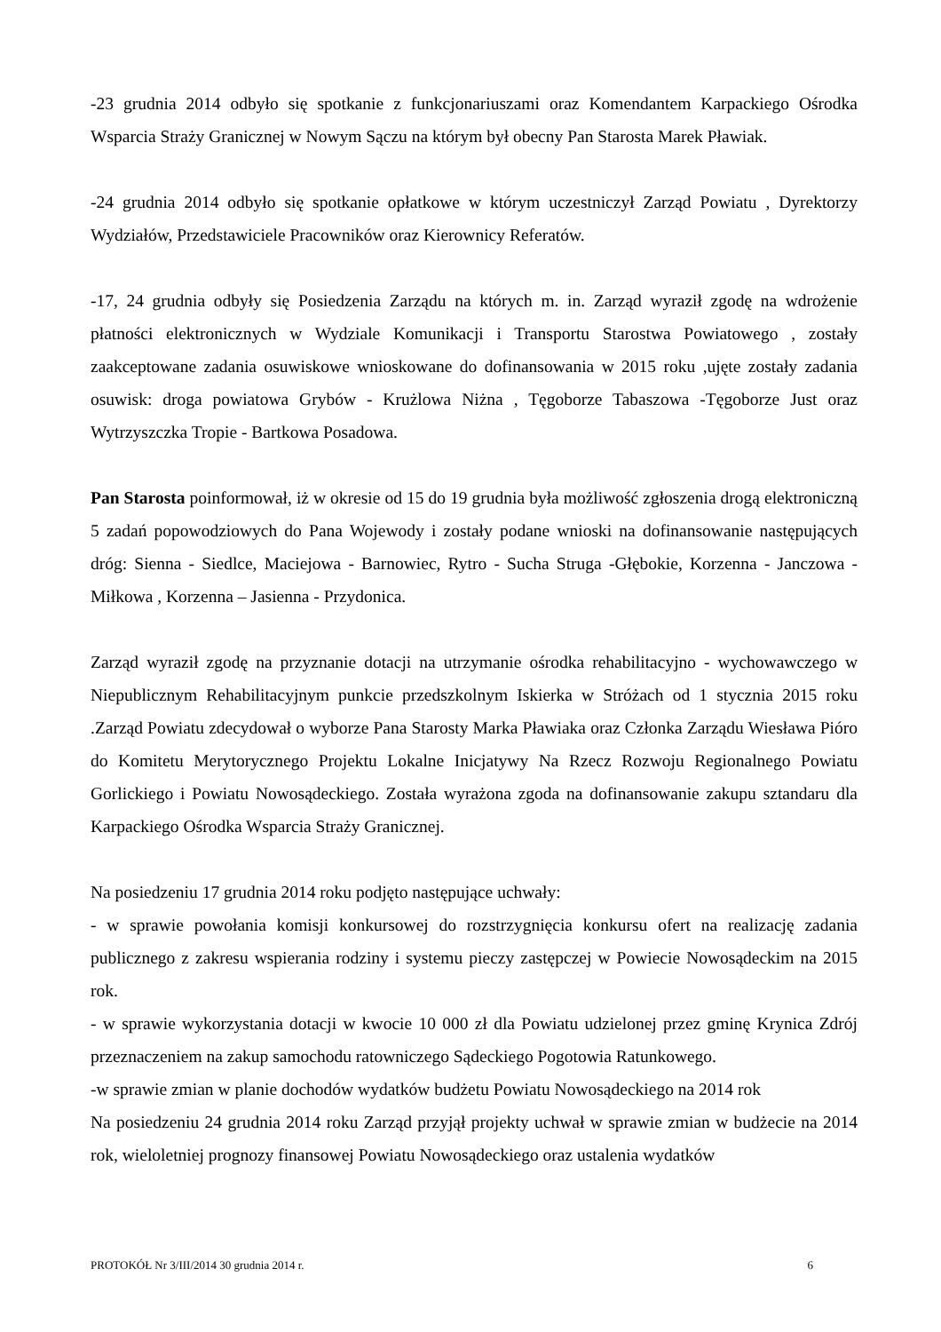-23 grudnia 2014 odbyło się spotkanie z funkcjonariuszami oraz Komendantem Karpackiego Ośrodka Wsparcia Straży Granicznej w Nowym Sączu na którym był obecny Pan Starosta Marek Pławiak.
-24 grudnia 2014 odbyło się spotkanie opłatkowe w którym uczestniczył Zarząd Powiatu , Dyrektorzy Wydziałów, Przedstawiciele Pracowników oraz Kierownicy Referatów.
-17, 24 grudnia odbyły się Posiedzenia Zarządu na których m. in. Zarząd wyraził zgodę na wdrożenie płatności elektronicznych w Wydziale Komunikacji i Transportu Starostwa Powiatowego , zostały zaakceptowane zadania osuwiskowe wnioskowane do dofinansowania w 2015 roku ,ujęte zostały zadania osuwisk: droga powiatowa Grybów - Krużlowa Niżna , Tęgoborze Tabaszowa -Tęgoborze Just oraz Wytrzyszczka Tropie - Bartkowa Posadowa.
Pan Starosta poinformował, iż w okresie od 15 do 19 grudnia była możliwość zgłoszenia drogą elektroniczną 5 zadań popowodziowych do Pana Wojewody i zostały podane wnioski na dofinansowanie następujących dróg: Sienna - Siedlce, Maciejowa - Barnowiec, Rytro - Sucha Struga -Głębokie, Korzenna - Janczowa - Miłkowa , Korzenna – Jasienna - Przydonica.
Zarząd wyraził zgodę na przyznanie dotacji na utrzymanie ośrodka rehabilitacyjno - wychowawczego w Niepublicznym Rehabilitacyjnym punkcie przedszkolnym Iskierka w Stróżach od 1 stycznia 2015 roku .Zarząd Powiatu zdecydował o wyborze Pana Starosty Marka Pławiaka oraz Członka Zarządu Wiesława Pióro do Komitetu Merytorycznego Projektu Lokalne Inicjatywy Na Rzecz Rozwoju Regionalnego Powiatu Gorlickiego i Powiatu Nowosądeckiego. Została wyrażona zgoda na dofinansowanie zakupu sztandaru dla Karpackiego Ośrodka Wsparcia Straży Granicznej.
Na posiedzeniu 17 grudnia 2014 roku podjęto następujące uchwały:
- w sprawie powołania komisji konkursowej do rozstrzygnięcia konkursu ofert na realizację zadania publicznego z zakresu wspierania rodziny i systemu pieczy zastępczej w Powiecie Nowosądeckim na 2015 rok.
- w sprawie wykorzystania dotacji w kwocie 10 000 zł dla Powiatu udzielonej przez gminę Krynica Zdrój przeznaczeniem na zakup samochodu ratowniczego Sądeckiego Pogotowia Ratunkowego.
-w sprawie zmian w planie dochodów wydatków budżetu Powiatu Nowosądeckiego na 2014 rok
Na posiedzeniu 24 grudnia 2014 roku Zarząd przyjął projekty uchwał w sprawie zmian w budżecie na 2014 rok, wieloletniej prognozy finansowej Powiatu Nowosądeckiego oraz ustalenia wydatków
PROTOKÓŁ Nr 3/III/2014 30 grudnia 2014 r. 6